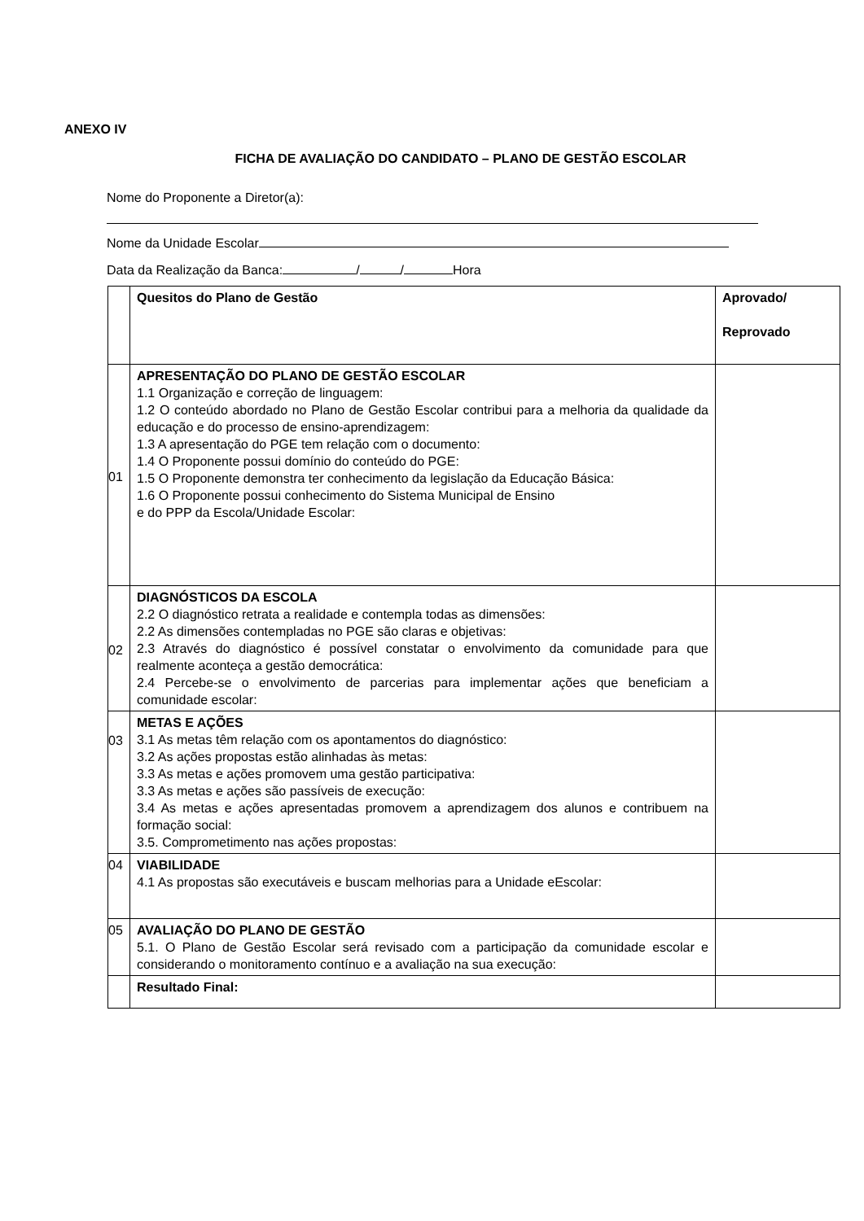ANEXO IV
FICHA DE AVALIAÇÃO DO CANDIDATO – PLANO DE GESTÃO ESCOLAR
Nome do Proponente a Diretor(a):
Nome da Unidade Escolar
Data da Realização da Banca: / / Hora
| | Quesitos do Plano de Gestão | Aprovado/ Reprovado |
| 01 | APRESENTAÇÃO DO PLANO DE GESTÃO ESCOLAR 1.1 Organização e correção de linguagem: 1.2 O conteúdo abordado no Plano de Gestão Escolar contribui para a melhoria da qualidade da educação e do processo de ensino-aprendizagem: 1.3 A apresentação do PGE tem relação com o documento: 1.4 O Proponente possui domínio do conteúdo do PGE: 1.5 O Proponente demonstra ter conhecimento da legislação da Educação Básica: 1.6 O Proponente possui conhecimento do Sistema Municipal de Ensino e do PPP da Escola/Unidade Escolar: | |
| 02 | DIAGNÓSTICOS DA ESCOLA 2.2 O diagnóstico retrata a realidade e contempla todas as dimensões: 2.2 As dimensões contempladas no PGE são claras e objetivas: 2.3 Através do diagnóstico é possível constatar o envolvimento da comunidade para que realmente aconteça a gestão democrática: 2.4 Percebe-se o envolvimento de parcerias para implementar ações que beneficiam a comunidade escolar: | |
| 03 | METAS E AÇÕES 3.1 As metas têm relação com os apontamentos do diagnóstico: 3.2 As ações propostas estão alinhadas às metas: 3.3 As metas e ações promovem uma gestão participativa: 3.3 As metas e ações são passíveis de execução: 3.4 As metas e ações apresentadas promovem a aprendizagem dos alunos e contribuem na formação social: 3.5. Comprometimento nas ações propostas: | |
| 04 | VIABILIDADE 4.1 As propostas são executáveis e buscam melhorias para a Unidade eEscolar: | |
| 05 | AVALIAÇÃO DO PLANO DE GESTÃO 5.1. O Plano de Gestão Escolar será revisado com a participação da comunidade escolar e considerando o monitoramento contínuo e a avaliação na sua execução: | |
| | Resultado Final: | |